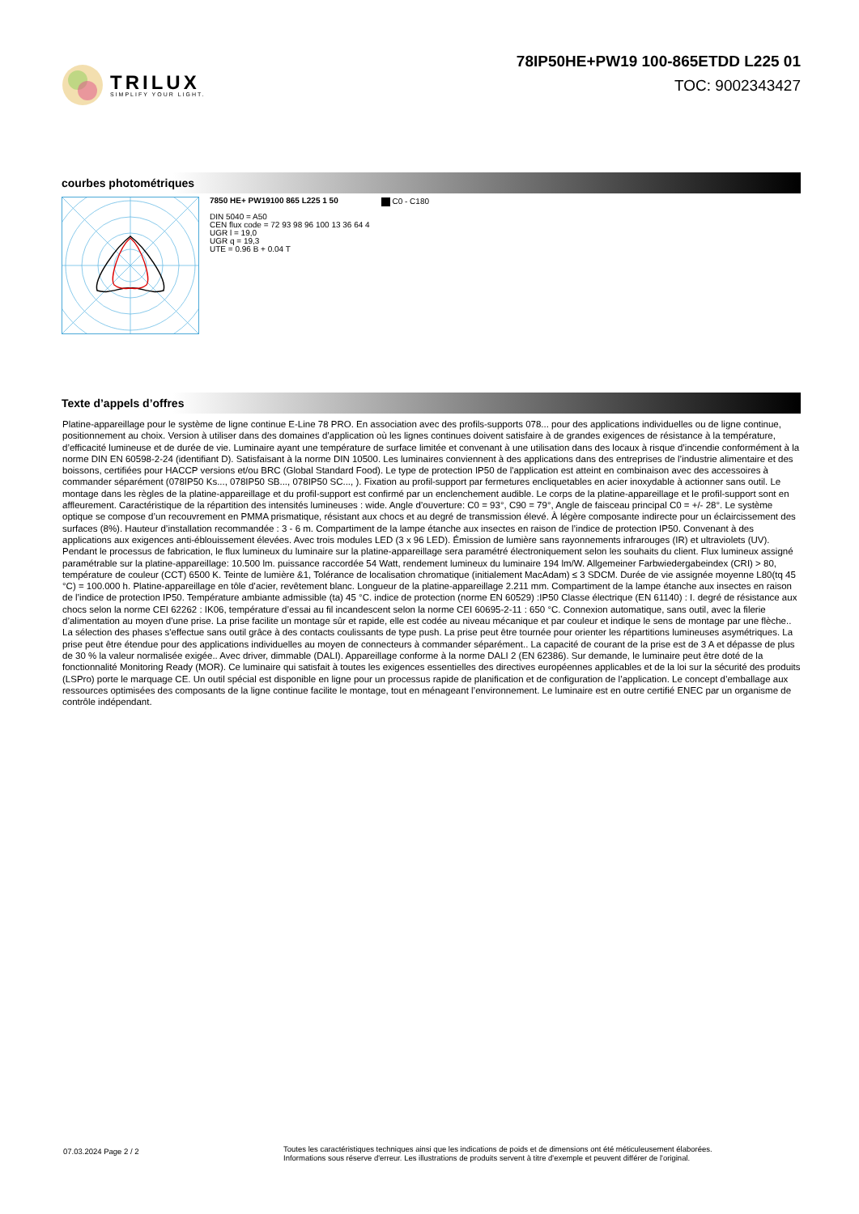TRILUX
SIMPLIFY YOUR LIGHT.
78IP50HE+PW19 100-865ETDD L225 01
TOC: 9002343427
courbes photométriques
7850 HE+ PW19100 865 L225 1 50
DIN 5040 = A50
CEN flux code = 72 93 98 96 100 13 36 64 4
UGR l = 19,0
UGR q = 19,3
UTE = 0.96 B + 0.04 T
C0 - C180
Texte d’appels d’offres
Platine-appareillage pour le système de ligne continue E-Line 78 PRO. En association avec des profils-supports 078... pour des applications individuelles ou de ligne continue, positionnement au choix. Version à utiliser dans des domaines d’application où les lignes continues doivent satisfaire à de grandes exigences de résistance à la température, d’efficacité lumineuse et de durée de vie. Luminaire ayant une température de surface limitée et convenant à une utilisation dans des locaux à risque d’incendie conformément à la norme DIN EN 60598-2-24 (identifiant D). Satisfaisant à la norme DIN 10500. Les luminaires conviennent à des applications dans des entreprises de l’industrie alimentaire et des boissons, certifiées pour HACCP versions et/ou BRC (Global Standard Food). Le type de protection IP50 de l'application est atteint en combinaison avec des accessoires à commander séparément (078IP50 Ks..., 078IP50 SB..., 078IP50 SC..., ). Fixation au profil-support par fermetures encliquetables en acier inoxydable à actionner sans outil. Le montage dans les règles de la platine-appareillage et du profil-support est confirmé par un enclenchement audible. Le corps de la platine-appareillage et le profil-support sont en affleurement. Caractéristique de la répartition des intensités lumineuses : wide. Angle d’ouverture: C0 = 93°, C90 = 79°, Angle de faisceau principal C0 = +/- 28°. Le système optique se compose d’un recouvrement en PMMA prismatique, résistant aux chocs et au degré de transmission élevé. À légère composante indirecte pour un éclaircissement des surfaces (8%). Hauteur d’installation recommandée : 3 - 6 m. Compartiment de la lampe étanche aux insectes en raison de l’indice de protection IP50. Convenant à des applications aux exigences anti-éblouissement élevées. Avec trois modules LED (3 x 96 LED). Émission de lumière sans rayonnements infrarouges (IR) et ultraviolets (UV). Pendant le processus de fabrication, le flux lumineux du luminaire sur la platine-appareillage sera paramétré électroniquement selon les souhaits du client. Flux lumineux assigné paramétrable sur la platine-appareillage: 10.500 lm. puissance raccordée 54 Watt, rendement lumineux du luminaire 194 lm/W. Allgemeiner Farbwiedergabeindex (CRI) > 80, température de couleur (CCT) 6500 K. Teinte de lumière &1, Tolérance de localisation chromatique (initialement MacAdam) ≤ 3 SDCM. Durée de vie assignée moyenne L80(tq 45 °C) = 100.000 h. Platine-appareillage en tôle d’acier, revêtement blanc. Longueur de la platine-appareillage 2.211 mm. Compartiment de la lampe étanche aux insectes en raison de l’indice de protection IP50. Température ambiante admissible (ta) 45 °C. indice de protection (norme EN 60529) :IP50 Classe électrique (EN 61140) : I. degré de résistance aux chocs selon la norme CEI 62262 : IK06, température d’essai au fil incandescent selon la norme CEI 60695-2-11 : 650 °C. Connexion automatique, sans outil, avec la filerie d’alimentation au moyen d'une prise. La prise facilite un montage sûr et rapide, elle est codée au niveau mécanique et par couleur et indique le sens de montage par une flèche.. La sélection des phases s'effectue sans outil grâce à des contacts coulissants de type push. La prise peut être tournée pour orienter les répartitions lumineuses asymétriques. La prise peut être étendue pour des applications individuelles au moyen de connecteurs à commander séparément.. La capacité de courant de la prise est de 3 A et dépasse de plus de 30 % la valeur normalisée exigée.. Avec driver, dimmable (DALI). Appareillage conforme à la norme DALI 2 (EN 62386). Sur demande, le luminaire peut être doté de la fonctionnalité Monitoring Ready (MOR). Ce luminaire qui satisfait à toutes les exigences essentielles des directives européennes applicables et de la loi sur la sécurité des produits (LSPro) porte le marquage CE. Un outil spécial est disponible en ligne pour un processus rapide de planification et de configuration de l’application. Le concept d’emballage aux ressources optimisées des composants de la ligne continue facilite le montage, tout en ménageant l’environnement. Le luminaire est en outre certifié ENEC par un organisme de contrôle indépendant.
07.03.2024 Page 2 / 2
Toutes les caractéristiques techniques ainsi que les indications de poids et de dimensions ont été méticuleusement élaborées.
Informations sous réserve d'erreur. Les illustrations de produits servent à titre d'exemple et peuvent différer de l'original.